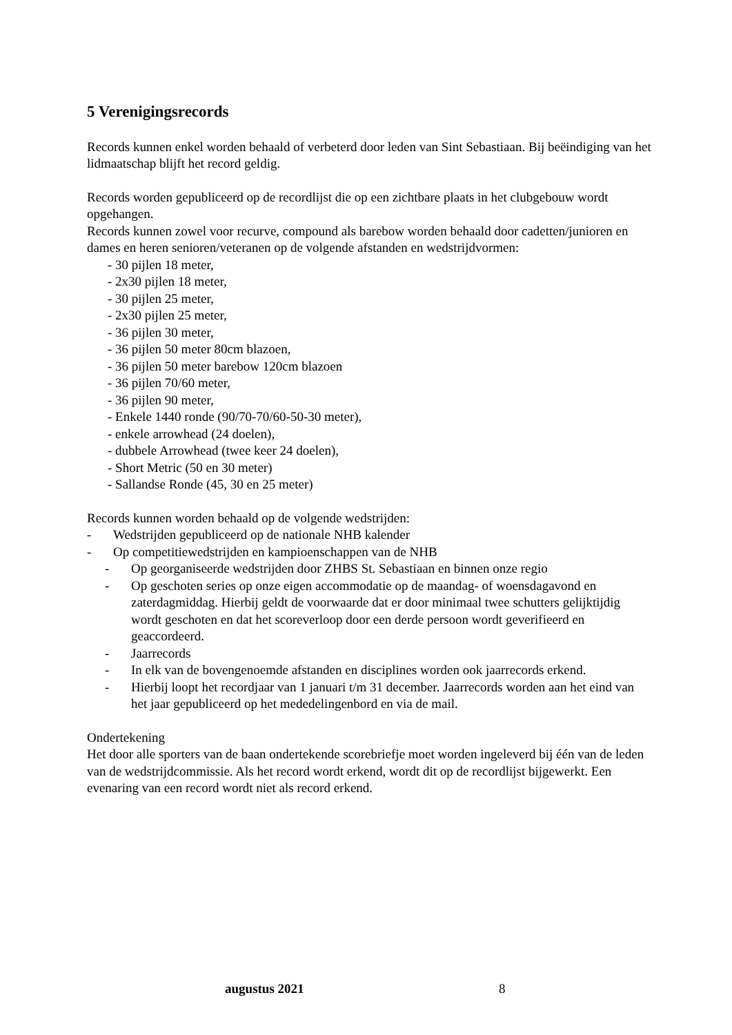5 Verenigingsrecords
Records kunnen enkel worden behaald of verbeterd door leden van Sint Sebastiaan. Bij beëindiging van het lidmaatschap blijft het record geldig.
Records worden gepubliceerd op de recordlijst die op een zichtbare plaats in het clubgebouw wordt opgehangen.
Records kunnen zowel voor recurve, compound als barebow worden behaald door cadetten/junioren en dames en heren senioren/veteranen op de volgende afstanden en wedstrijdvormen:
- 30 pijlen 18 meter,
- 2x30 pijlen 18 meter,
- 30 pijlen 25 meter,
- 2x30 pijlen 25 meter,
- 36 pijlen 30 meter,
- 36 pijlen 50 meter 80cm blazoen,
- 36 pijlen 50 meter barebow 120cm blazoen
- 36 pijlen 70/60 meter,
- 36 pijlen 90 meter,
- Enkele 1440 ronde (90/70-70/60-50-30 meter),
- enkele arrowhead (24 doelen),
- dubbele Arrowhead (twee keer 24 doelen),
- Short Metric (50 en 30 meter)
- Sallandse Ronde (45, 30 en 25 meter)
Records kunnen worden behaald op de volgende wedstrijden:
- Wedstrijden gepubliceerd op de nationale NHB kalender
- Op competitiewedstrijden en kampioenschappen van de NHB
- Op georganiseerde wedstrijden door ZHBS St. Sebastiaan en binnen onze regio
- Op geschoten series op onze eigen accommodatie op de maandag- of woensdagavond en zaterdagmiddag. Hierbij geldt de voorwaarde dat er door minimaal twee schutters gelijktijdig wordt geschoten en dat het scoreverloop door een derde persoon wordt geverifieerd en geaccordeerd.
- Jaarrecords
- In elk van de bovengenoemde afstanden en disciplines worden ook jaarrecords erkend.
- Hierbij loopt het recordjaar van 1 januari t/m 31 december. Jaarrecords worden aan het eind van het jaar gepubliceerd op het mededelingenbord en via de mail.
Ondertekening
Het door alle sporters van de baan ondertekende scorebriefje moet worden ingeleverd bij één van de leden van de wedstrijdcommissie. Als het record wordt erkend, wordt dit op de recordlijst bijgewerkt. Een evenaring van een record wordt niet als record erkend.
augustus 2021 8